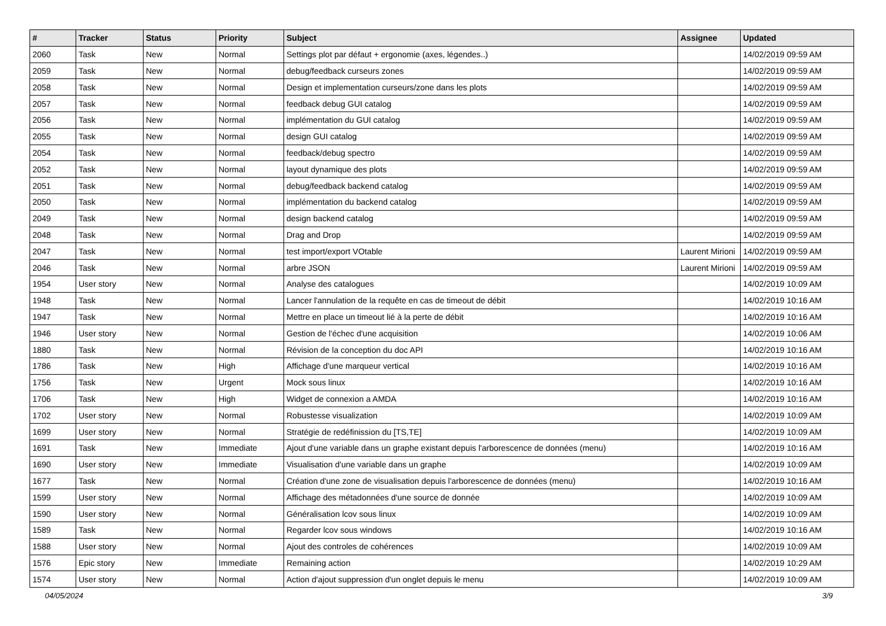| # | Tracker | Status | Priority | Subject | Assignee | Updated |
| --- | --- | --- | --- | --- | --- | --- |
| 2060 | Task | New | Normal | Settings plot par défaut + ergonomie (axes, légendes..) | | 14/02/2019 09:59 AM |
| 2059 | Task | New | Normal | debug/feedback curseurs zones | | 14/02/2019 09:59 AM |
| 2058 | Task | New | Normal | Design et implementation curseurs/zone dans les plots | | 14/02/2019 09:59 AM |
| 2057 | Task | New | Normal | feedback debug GUI catalog | | 14/02/2019 09:59 AM |
| 2056 | Task | New | Normal | implémentation du GUI catalog | | 14/02/2019 09:59 AM |
| 2055 | Task | New | Normal | design GUI catalog | | 14/02/2019 09:59 AM |
| 2054 | Task | New | Normal | feedback/debug spectro | | 14/02/2019 09:59 AM |
| 2052 | Task | New | Normal | layout dynamique des plots | | 14/02/2019 09:59 AM |
| 2051 | Task | New | Normal | debug/feedback backend catalog | | 14/02/2019 09:59 AM |
| 2050 | Task | New | Normal | implémentation du backend catalog | | 14/02/2019 09:59 AM |
| 2049 | Task | New | Normal | design backend catalog | | 14/02/2019 09:59 AM |
| 2048 | Task | New | Normal | Drag and Drop | | 14/02/2019 09:59 AM |
| 2047 | Task | New | Normal | test import/export VOtable | Laurent Mirioni | 14/02/2019 09:59 AM |
| 2046 | Task | New | Normal | arbre JSON | Laurent Mirioni | 14/02/2019 09:59 AM |
| 1954 | User story | New | Normal | Analyse des catalogues | | 14/02/2019 10:09 AM |
| 1948 | Task | New | Normal | Lancer l'annulation de la requête en cas de timeout de débit | | 14/02/2019 10:16 AM |
| 1947 | Task | New | Normal | Mettre en place un timeout lié à la perte de débit | | 14/02/2019 10:16 AM |
| 1946 | User story | New | Normal | Gestion de l'échec d'une acquisition | | 14/02/2019 10:06 AM |
| 1880 | Task | New | Normal | Révision de la conception du doc API | | 14/02/2019 10:16 AM |
| 1786 | Task | New | High | Affichage d'une marqueur vertical | | 14/02/2019 10:16 AM |
| 1756 | Task | New | Urgent | Mock sous linux | | 14/02/2019 10:16 AM |
| 1706 | Task | New | High | Widget de connexion a AMDA | | 14/02/2019 10:16 AM |
| 1702 | User story | New | Normal | Robustesse visualization | | 14/02/2019 10:09 AM |
| 1699 | User story | New | Normal | Stratégie de redéfinission du [TS,TE] | | 14/02/2019 10:09 AM |
| 1691 | Task | New | Immediate | Ajout d'une variable dans un graphe existant depuis l'arborescence de données (menu) | | 14/02/2019 10:16 AM |
| 1690 | User story | New | Immediate | Visualisation d'une variable dans un graphe | | 14/02/2019 10:09 AM |
| 1677 | Task | New | Normal | Création d'une zone de visualisation depuis l'arborescence de données (menu) | | 14/02/2019 10:16 AM |
| 1599 | User story | New | Normal | Affichage des métadonnées d'une source de donnée | | 14/02/2019 10:09 AM |
| 1590 | User story | New | Normal | Généralisation lcov sous linux | | 14/02/2019 10:09 AM |
| 1589 | Task | New | Normal | Regarder lcov sous windows | | 14/02/2019 10:16 AM |
| 1588 | User story | New | Normal | Ajout des controles de cohérences | | 14/02/2019 10:09 AM |
| 1576 | Epic story | New | Immediate | Remaining action | | 14/02/2019 10:29 AM |
| 1574 | User story | New | Normal | Action d'ajout suppression d'un onglet depuis le menu | | 14/02/2019 10:09 AM |
04/05/2024 3/9